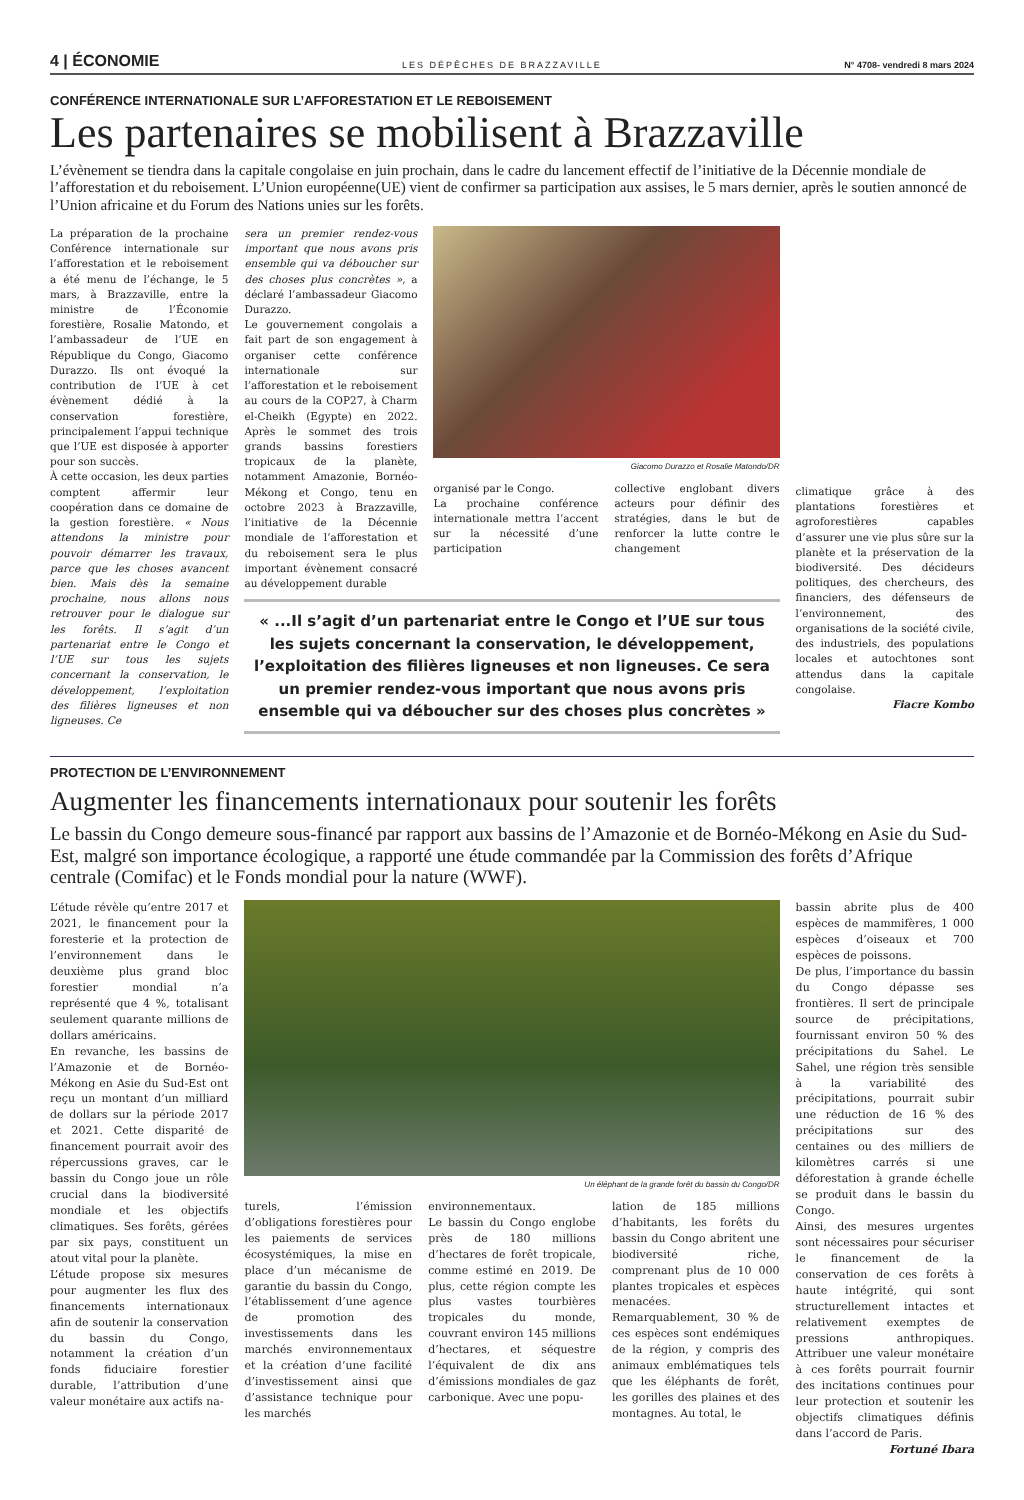4 | ÉCONOMIE LES DÉPÊCHES DE BRAZZAVILLE N° 4708- vendredi 8 mars 2024
CONFÉRENCE INTERNATIONALE SUR L’AFFORESTATION ET LE REBOISEMENT
Les partenaires se mobilisent à Brazzaville
L’évènement se tiendra dans la capitale congolaise en juin prochain, dans le cadre du lancement effectif de l’initiative de la Décennie mondiale de l’afforestation et du reboisement. L’Union européenne(UE) vient de confirmer sa participation aux assises, le 5 mars dernier, après le soutien annoncé de l’Union africaine et du Forum des Nations unies sur les forêts.
La préparation de la prochaine Conférence internationale sur l’afforestation et le reboisement a été menu de l’échange, le 5 mars, à Brazzaville, entre la ministre de l’Économie forestière, Rosalie Matondo, et l’ambassadeur de l’UE en République du Congo, Giacomo Durazzo. Ils ont évoqué la contribution de l’UE à cet évènement dédié à la conservation forestière, principalement l’appui technique que l’UE est disposée à apporter pour son succès.
À cette occasion, les deux parties comptent affermir leur coopération dans ce domaine de la gestion forestière. « Nous attendons la ministre pour pouvoir démarrer les travaux, parce que les choses avancent bien. Mais dès la semaine prochaine, nous allons nous retrouver pour le dialogue sur les forêts. Il s’agit d’un partenariat entre le Congo et l’UE sur tous les sujets concernant la conservation, le développement, l’exploitation des filières ligneuses et non ligneuses. Ce
sera un premier rendez-vous important que nous avons pris ensemble qui va déboucher sur des choses plus concrètes », a déclaré l’ambassadeur Giacomo Durazzo.
Le gouvernement congolais a fait part de son engagement à organiser cette conférence internationale sur l’afforestation et le reboisement au cours de la COP27, à Charm el-Cheikh (Egypte) en 2022. Après le sommet des trois grands bassins forestiers tropicaux de la planète, notamment Amazonie, Bornéo-Mékong et Congo, tenu en octobre 2023 à Brazzaville, l’initiative de la Décennie mondiale de l’afforestation et du reboisement sera le plus important évènement consacré au développement durable
Giacomo Durazzo et Rosalie Matondo/DR
organisé par le Congo.
La prochaine conférence internationale mettra l’accent sur la nécessité d’une participation
collective englobant divers acteurs pour définir des stratégies, dans le but de renforcer la lutte contre le changement
« ...Il s’agit d’un partenariat entre le Congo et l’UE sur tous les sujets concernant la conservation, le développement, l’exploitation des filières ligneuses et non ligneuses. Ce sera un premier rendez-vous important que nous avons pris ensemble qui va déboucher sur des choses plus concrètes »
climatique grâce à des plantations forestières et agroforestières capables d’assurer une vie plus sûre sur la planète et la préservation de la biodiversité. Des décideurs politiques, des chercheurs, des financiers, des défenseurs de l’environnement, des organisations de la société civile, des industriels, des populations locales et autochtones sont attendus dans la capitale congolaise.
Fiacre Kombo
PROTECTION DE L’ENVIRONNEMENT
Augmenter les financements internationaux pour soutenir les forêts
Le bassin du Congo demeure sous-financé par rapport aux bassins de l’Amazonie et de Bornéo-Mékong en Asie du Sud-Est, malgré son importance écologique, a rapporté une étude commandée par la Commission des forêts d’Afrique centrale (Comifac) et le Fonds mondial pour la nature (WWF).
L’étude révèle qu’entre 2017 et 2021, le financement pour la foresterie et la protection de l’environnement dans le deuxième plus grand bloc forestier mondial n’a représenté que 4 %, totalisant seulement quarante millions de dollars américains.
En revanche, les bassins de l’Amazonie et de Bornéo-Mékong en Asie du Sud-Est ont reçu un montant d’un milliard de dollars sur la période 2017 et 2021. Cette disparité de financement pourrait avoir des répercussions graves, car le bassin du Congo joue un rôle crucial dans la biodiversité mondiale et les objectifs climatiques. Ses forêts, gérées par six pays, constituent un atout vital pour la planète.
L’étude propose six mesures pour augmenter les flux des financements internationaux afin de soutenir la conservation du bassin du Congo, notamment la création d’un fonds fiduciaire forestier durable, l’attribution d’une valeur monétaire aux actifs na-
Un éléphant de la grande forêt du bassin du Congo/DR
turels, l’émission d’obligations forestières pour les paiements de services écosystémiques, la mise en place d’un mécanisme de garantie du bassin du Congo, l’établissement d’une agence de promotion des investissements dans les marchés environnementaux et la création d’une facilité d’investissement ainsi que d’assistance technique pour les marchés
environnementaux.
Le bassin du Congo englobe près de 180 millions d’hectares de forêt tropicale, comme estimé en 2019. De plus, cette région compte les plus vastes tourbières tropicales du monde, couvrant environ 145 millions d’hectares, et séquestre l’équivalent de dix ans d’émissions mondiales de gaz carbonique. Avec une popu-
lation de 185 millions d’habitants, les forêts du bassin du Congo abritent une biodiversité riche, comprenant plus de 10 000 plantes tropicales et espèces menacées. Remarquablement, 30 % de ces espèces sont endémiques de la région, y compris des animaux emblématiques tels que les éléphants de forêt, les gorilles des plaines et des montagnes. Au total, le
bassin abrite plus de 400 espèces de mammifères, 1 000 espèces d’oiseaux et 700 espèces de poissons.
De plus, l’importance du bassin du Congo dépasse ses frontières. Il sert de principale source de précipitations, fournissant environ 50 % des précipitations du Sahel. Le Sahel, une région très sensible à la variabilité des précipitations, pourrait subir une réduction de 16 % des précipitations sur des centaines ou des milliers de kilomètres carrés si une déforestation à grande échelle se produit dans le bassin du Congo.
Ainsi, des mesures urgentes sont nécessaires pour sécuriser le financement de la conservation de ces forêts à haute intégrité, qui sont structurellement intactes et relativement exemptes de pressions anthropiques. Attribuer une valeur monétaire à ces forêts pourrait fournir des incitations continues pour leur protection et soutenir les objectifs climatiques définis dans l’accord de Paris.
Fortuné Ibara